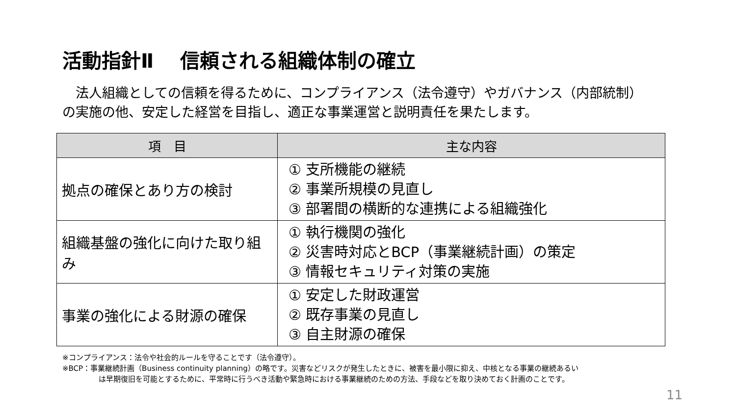活動指針Ⅱ　 信頼される組織体制の確立
　法人組織としての信頼を得るために、コンプライアンス（法令遵守）やガバナンス（内部統制）の実施の他、安定した経営を目指し、適正な事業運営と説明責任を果たします。
| 項 目 | 主な内容 |
| --- | --- |
| 拠点の確保とあり方の検討 | ① 支所機能の継続 ② 事業所規模の見直し ③ 部署間の横断的な連携による組織強化 |
| 組織基盤の強化に向けた取り組み | ① 執行機関の強化 ② 災害時対応とBCP（事業継続計画）の策定 ③ 情報セキュリティ対策の実施 |
| 事業の強化による財源の確保 | ① 安定した財政運営 ② 既存事業の見直し ③ 自主財源の確保 |
※コンプライアンス：法令や社会的ルールを守ることです（法令遵守）。
※BCP：事業継続計画（Business continuity planning）の略です。災害などリスクが発生したときに、被害を最小限に抑え、中核となる事業の継続あるい
は早期復旧を可能とするために、平常時に行うべき活動や緊急時における事業継続のための方法、手段などを取り決めておく計画のことです。
11